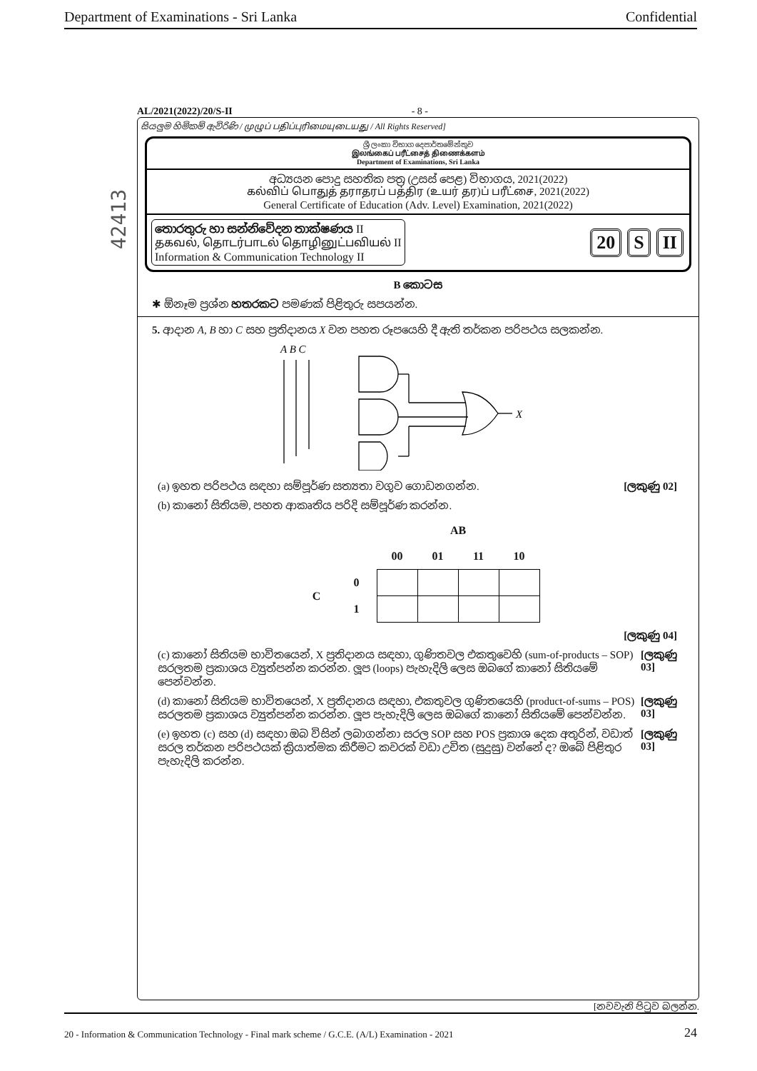Department of Examinations - Sri Lanka Confidential
42413
AL/2021(2022)/20/S-II - 8 -
සියලුම හිමිකම් ඇවිරිණි / முழுப் பதிப்புரிமையுடையது / All Rights Reserved]
ශ්‍රී ලංකා විභාග දෙපාර්තමේන්තුව
இலங்கைப் பரீட்சைத் திணைக்களம்
Department of Examinations, Sri Lanka
අධ්‍යයන පොදු සහතික පත්‍ර (උසස් පෙළ) විභාගය, 2021(2022)
கல்விப் பொதுத் தராதரப் பத்திர (உயர் தர)ப் பரீட்சை, 2021(2022)
General Certificate of Education (Adv. Level) Examination, 2021(2022)
තොරතුරු හා සන්නිවේදන තාක්ෂණය II
தகவல், தொடர்பாடல் தொழினுட்பவியல் II
Information & Communication Technology II
20 S II
B කොටස
✱ ඕනෑම ප්‍රශ්න හතරකට පමණක් පිළිතුරු සපයන්න.
5. ආදාන A, B හා C සහ ප්‍රතිදානය X වන පහත රූපයෙහි දී ඇති තර්කන පරිපථය සලකන්න.
A B C
X
(a) ඉහත පරිපථය සඳහා සම්පූර්ණ සත්‍යතා වගුව ගොඩනගන්න. [ලකුණු 02]
(b) කානෝ සිතියම, පහත ආකෘතිය පරිදි සම්පූර්ණ කරන්න.
| | | AB | | | |
| --- | --- | --- | --- | --- | --- |
| | | 00 | 01 | 11 | 10 |
| C | 0 | | | | |
| | 1 | | | | |
[ලකුණු 04]
(c) කානෝ සිතියම භාවිතයෙන්, X ප්‍රතිදානය සඳහා, ගුණිතවල එකතුවෙහි (sum-of-products – SOP) සරලතම ප්‍රකාශය ව්‍යුත්පන්න කරන්න. ලූප (loops) පැහැදිලි ලෙස ඔබගේ කානෝ සිතියමේ පෙන්වන්න. [ලකුණු 03]
(d) කානෝ සිතියම භාවිතයෙන්, X ප්‍රතිදානය සඳහා, එකතුවල ගුණිතයෙහි (product-of-sums – POS) සරලතම ප්‍රකාශය ව්‍යුත්පන්න කරන්න. ලූප පැහැදිලි ලෙස ඔබගේ කානෝ සිතියමේ පෙන්වන්න. [ලකුණු 03]
(e) ඉහත (c) සහ (d) සඳහා ඔබ විසින් ලබාගන්නා සරල SOP සහ POS ප්‍රකාශ දෙක අතුරින්, වඩාත් සරල තර්කන පරිපථයක් ක්‍රියාත්මක කිරීමට කවරක් වඩා උචිත (සුදුසු) වන්නේ ද? ඔබේ පිළිතුර පැහැදිලි කරන්න. [ලකුණු 03]
[නවවැනි පිටුව බලන්න.
20 - Information & Communication Technology - Final mark scheme / G.C.E. (A/L) Examination - 2021 24